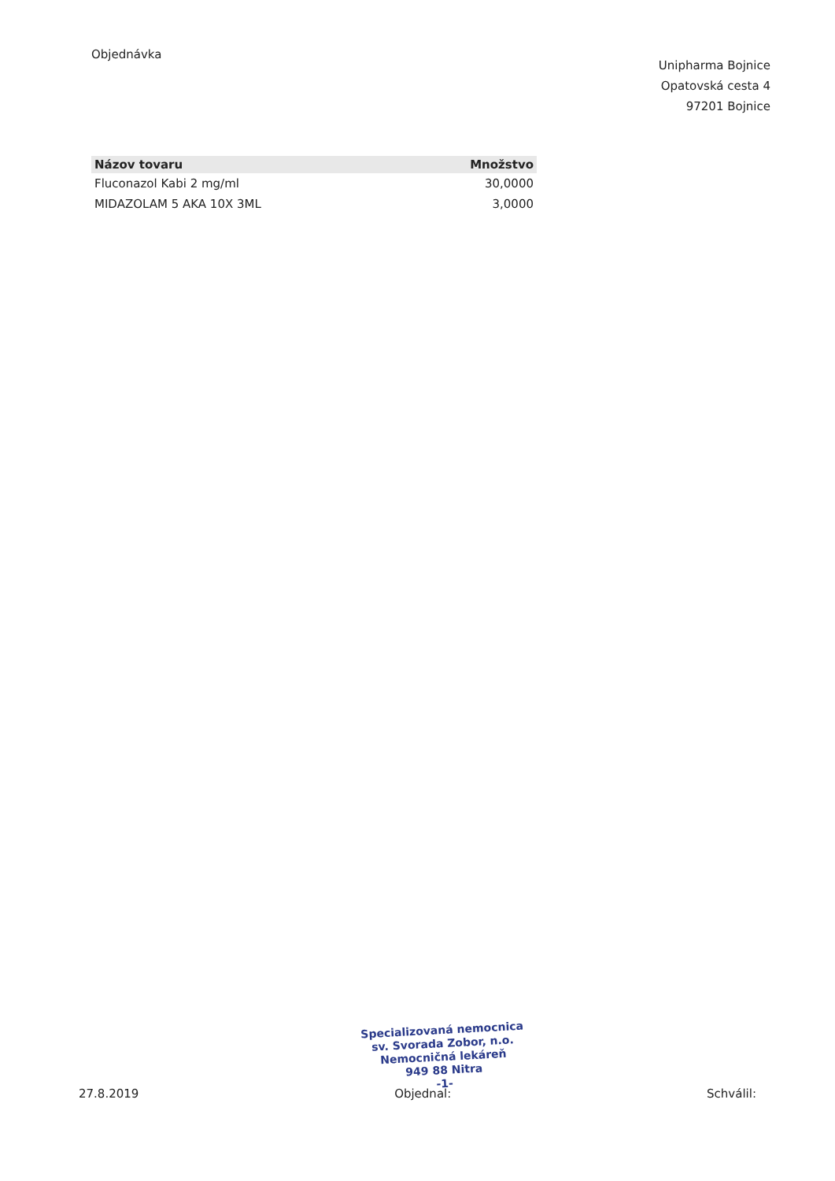Objednávka
Unipharma Bojnice
Opatovská cesta 4
97201 Bojnice
| Názov tovaru | Množstvo |
| --- | --- |
| Fluconazol Kabi 2 mg/ml | 30,0000 |
| MIDAZOLAM 5 AKA 10X 3ML | 3,0000 |
Specializovaná nemocnica
sv. Svorada Zobor, n.o.
Nemocničná lekáreň
949 88 Nitra
-1-
27.8.2019 Objednal: Schválil: